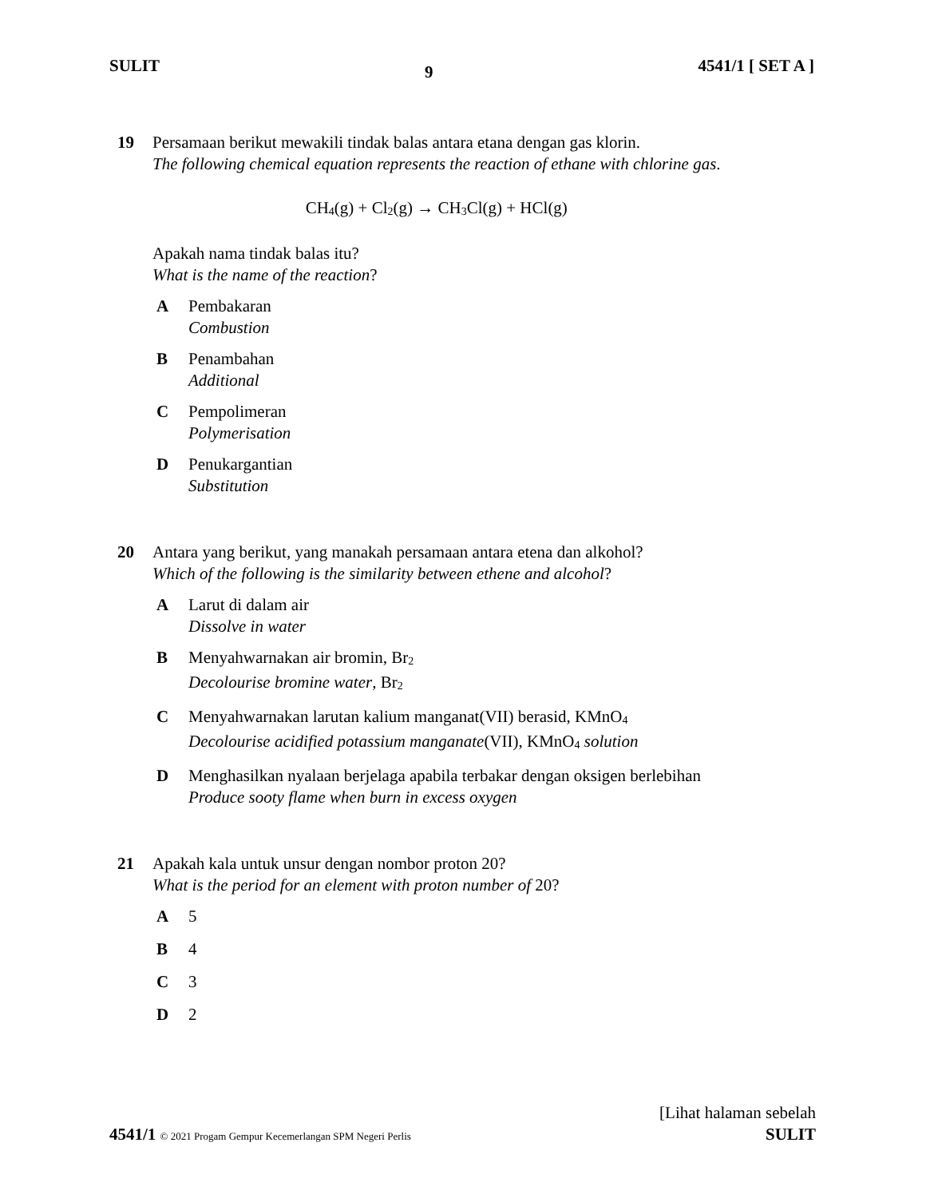SULIT 9 4541/1 [ SET A ]
19 Persamaan berikut mewakili tindak balas antara etana dengan gas klorin.
The following chemical equation represents the reaction of ethane with chlorine gas.
CH<sub>4</sub>(g) + Cl<sub>2</sub>(g) → CH<sub>3</sub>Cl(g) + HCl(g)
Apakah nama tindak balas itu?
What is the name of the reaction?
A Pembakaran
Combustion
B Penambahan
Additional
C Pempolimeran
Polymerisation
D Penukargantian
Substitution
20 Antara yang berikut, yang manakah persamaan antara etena dan alkohol?
Which of the following is the similarity between ethene and alcohol?
A Larut di dalam air
Dissolve in water
B Menyahwarnakan air bromin, Br<sub>2</sub>
Decolourise bromine water, Br<sub>2</sub>
C Menyahwarnakan larutan kalium manganat(VII) berasid, KMnO<sub>4</sub>
Decolourise acidified potassium manganate(VII), KMnO<sub>4</sub> solution
D Menghasilkan nyalaan berjelaga apabila terbakar dengan oksigen berlebihan
Produce sooty flame when burn in excess oxygen
21 Apakah kala untuk unsur dengan nombor proton 20?
What is the period for an element with proton number of 20?
A 5
B 4
C 3
D 2
[Lihat halaman sebelah
4541/1 © 2021 Progam Gempur Kecemerlangan SPM Negeri Perlis SULIT